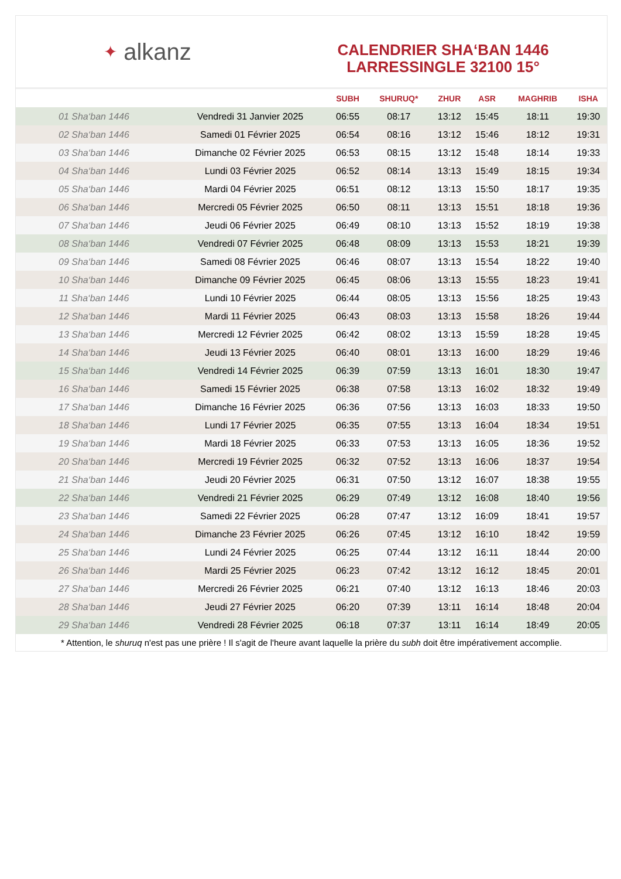✦ alkanz
CALENDRIER SHA‘BAN 1446
LARRESSINGLE 32100 15°
| | | SUBH | SHURUQ* | ZHUR | ASR | MAGHRIB | ISHA |
| --- | --- | --- | --- | --- | --- | --- | --- |
| 01 Sha‘ban 1446 | Vendredi 31 Janvier 2025 | 06:55 | 08:17 | 13:12 | 15:45 | 18:11 | 19:30 |
| 02 Sha‘ban 1446 | Samedi 01 Février 2025 | 06:54 | 08:16 | 13:12 | 15:46 | 18:12 | 19:31 |
| 03 Sha‘ban 1446 | Dimanche 02 Février 2025 | 06:53 | 08:15 | 13:12 | 15:48 | 18:14 | 19:33 |
| 04 Sha‘ban 1446 | Lundi 03 Février 2025 | 06:52 | 08:14 | 13:13 | 15:49 | 18:15 | 19:34 |
| 05 Sha‘ban 1446 | Mardi 04 Février 2025 | 06:51 | 08:12 | 13:13 | 15:50 | 18:17 | 19:35 |
| 06 Sha‘ban 1446 | Mercredi 05 Février 2025 | 06:50 | 08:11 | 13:13 | 15:51 | 18:18 | 19:36 |
| 07 Sha‘ban 1446 | Jeudi 06 Février 2025 | 06:49 | 08:10 | 13:13 | 15:52 | 18:19 | 19:38 |
| 08 Sha‘ban 1446 | Vendredi 07 Février 2025 | 06:48 | 08:09 | 13:13 | 15:53 | 18:21 | 19:39 |
| 09 Sha‘ban 1446 | Samedi 08 Février 2025 | 06:46 | 08:07 | 13:13 | 15:54 | 18:22 | 19:40 |
| 10 Sha‘ban 1446 | Dimanche 09 Février 2025 | 06:45 | 08:06 | 13:13 | 15:55 | 18:23 | 19:41 |
| 11 Sha‘ban 1446 | Lundi 10 Février 2025 | 06:44 | 08:05 | 13:13 | 15:56 | 18:25 | 19:43 |
| 12 Sha‘ban 1446 | Mardi 11 Février 2025 | 06:43 | 08:03 | 13:13 | 15:58 | 18:26 | 19:44 |
| 13 Sha‘ban 1446 | Mercredi 12 Février 2025 | 06:42 | 08:02 | 13:13 | 15:59 | 18:28 | 19:45 |
| 14 Sha‘ban 1446 | Jeudi 13 Février 2025 | 06:40 | 08:01 | 13:13 | 16:00 | 18:29 | 19:46 |
| 15 Sha‘ban 1446 | Vendredi 14 Février 2025 | 06:39 | 07:59 | 13:13 | 16:01 | 18:30 | 19:47 |
| 16 Sha‘ban 1446 | Samedi 15 Février 2025 | 06:38 | 07:58 | 13:13 | 16:02 | 18:32 | 19:49 |
| 17 Sha‘ban 1446 | Dimanche 16 Février 2025 | 06:36 | 07:56 | 13:13 | 16:03 | 18:33 | 19:50 |
| 18 Sha‘ban 1446 | Lundi 17 Février 2025 | 06:35 | 07:55 | 13:13 | 16:04 | 18:34 | 19:51 |
| 19 Sha‘ban 1446 | Mardi 18 Février 2025 | 06:33 | 07:53 | 13:13 | 16:05 | 18:36 | 19:52 |
| 20 Sha‘ban 1446 | Mercredi 19 Février 2025 | 06:32 | 07:52 | 13:13 | 16:06 | 18:37 | 19:54 |
| 21 Sha‘ban 1446 | Jeudi 20 Février 2025 | 06:31 | 07:50 | 13:12 | 16:07 | 18:38 | 19:55 |
| 22 Sha‘ban 1446 | Vendredi 21 Février 2025 | 06:29 | 07:49 | 13:12 | 16:08 | 18:40 | 19:56 |
| 23 Sha‘ban 1446 | Samedi 22 Février 2025 | 06:28 | 07:47 | 13:12 | 16:09 | 18:41 | 19:57 |
| 24 Sha‘ban 1446 | Dimanche 23 Février 2025 | 06:26 | 07:45 | 13:12 | 16:10 | 18:42 | 19:59 |
| 25 Sha‘ban 1446 | Lundi 24 Février 2025 | 06:25 | 07:44 | 13:12 | 16:11 | 18:44 | 20:00 |
| 26 Sha‘ban 1446 | Mardi 25 Février 2025 | 06:23 | 07:42 | 13:12 | 16:12 | 18:45 | 20:01 |
| 27 Sha‘ban 1446 | Mercredi 26 Février 2025 | 06:21 | 07:40 | 13:12 | 16:13 | 18:46 | 20:03 |
| 28 Sha‘ban 1446 | Jeudi 27 Février 2025 | 06:20 | 07:39 | 13:11 | 16:14 | 18:48 | 20:04 |
| 29 Sha‘ban 1446 | Vendredi 28 Février 2025 | 06:18 | 07:37 | 13:11 | 16:14 | 18:49 | 20:05 |
* Attention, le shuruq n'est pas une prière ! Il s'agit de l'heure avant laquelle la prière du subh doit être impérativement accomplie.